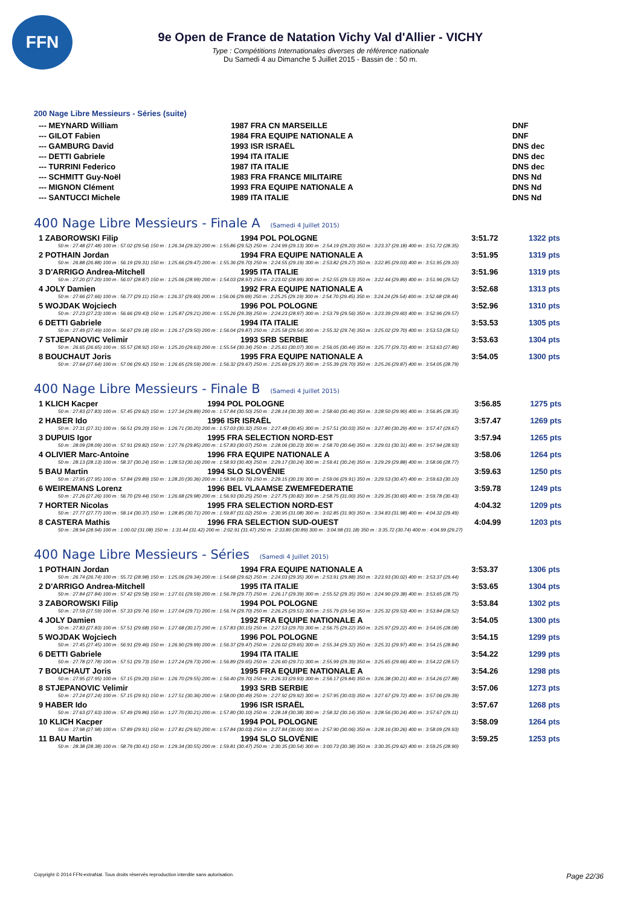FFN
9e Open de France de Natation Vichy Val d'Allier - VICHY
Type : Compétitions Internationales diverses de référence nationale
Du Samedi 4 au Dimanche 5 Juillet 2015 - Bassin de : 50 m.
200 Nage Libre Messieurs - Séries (suite)
| --- MEYNARD William | 1987 FRA CN MARSEILLE | DNF |
| --- GILOT Fabien | 1984 FRA EQUIPE NATIONALE A | DNF |
| --- GAMBURG David | 1993 ISR ISRAËL | DNS dec |
| --- DETTI Gabriele | 1994 ITA ITALIE | DNS dec |
| --- TURRINI Federico | 1987 ITA ITALIE | DNS dec |
| --- SCHMITT Guy-Noël | 1983 FRA FRANCE MILITAIRE | DNS Nd |
| --- MIGNON Clément | 1993 FRA EQUIPE NATIONALE A | DNS Nd |
| --- SANTUCCI Michele | 1989 ITA ITALIE | DNS Nd |
400 Nage Libre Messieurs - Finale A (Samedi 4 Juillet 2015)
| 1 ZABOROWSKI Filip | 1994 POL POLOGNE | 3:51.72 | 1322 pts |
| 50 m : 27.48 (27.48) 100 m : 57.02 (29.54) 150 m : 1:26.34 (29.32) 200 m : 1:55.86 (29.52) 250 m : 2:24.99 (29.13) 300 m : 2:54.19 (29.20) 350 m : 3:23.37 (29.18) 400 m : 3:51.72 (28.35) | | | |
| 2 POTHAIN Jordan | 1994 FRA EQUIPE NATIONALE A | 3:51.95 | 1319 pts |
| 50 m : 26.88 (26.88) 100 m : 56.19 (29.31) 150 m : 1:25.66 (29.47) 200 m : 1:55.36 (29.70) 250 m : 2:24.55 (29.19) 300 m : 2:53.82 (29.27) 350 m : 3:22.85 (29.03) 400 m : 3:51.95 (29.10) | | | |
| 3 D'ARRIGO Andrea-Mitchell | 1995 ITA ITALIE | 3:51.96 | 1319 pts |
| 50 m : 27.20 (27.20) 100 m : 56.07 (28.87) 150 m : 1:25.06 (28.99) 200 m : 1:54.03 (28.97) 250 m : 2:23.02 (28.99) 300 m : 2:52.55 (29.53) 350 m : 3:22.44 (29.89) 400 m : 3:51.96 (29.52) | | | |
| 4 JOLY Damien | 1992 FRA EQUIPE NATIONALE A | 3:52.68 | 1313 pts |
| 50 m : 27.66 (27.66) 100 m : 56.77 (29.11) 150 m : 1:26.37 (29.60) 200 m : 1:56.06 (29.69) 250 m : 2:25.25 (29.19) 300 m : 2:54.70 (29.45) 350 m : 3:24.24 (29.54) 400 m : 3:52.68 (28.44) | | | |
| 5 WOJDAK Wojciech | 1996 POL POLOGNE | 3:52.96 | 1310 pts |
| 50 m : 27.23 (27.23) 100 m : 56.66 (29.43) 150 m : 1:25.87 (29.21) 200 m : 1:55.26 (29.39) 250 m : 2:24.23 (28.97) 300 m : 2:53.79 (29.56) 350 m : 3:23.39 (29.60) 400 m : 3:52.96 (29.57) | | | |
| 6 DETTI Gabriele | 1994 ITA ITALIE | 3:53.53 | 1305 pts |
| 50 m : 27.49 (27.49) 100 m : 56.67 (29.18) 150 m : 1:26.17 (29.50) 200 m : 1:56.04 (29.87) 250 m : 2:25.58 (29.54) 300 m : 2:55.32 (29.74) 350 m : 3:25.02 (29.70) 400 m : 3:53.53 (28.51) | | | |
| 7 STJEPANOVIC Velimir | 1993 SRB SERBIE | 3:53.63 | 1304 pts |
| 50 m : 26.65 (26.65) 100 m : 55.57 (28.92) 150 m : 1:25.20 (29.63) 200 m : 1:55.54 (30.34) 250 m : 2:25.61 (30.07) 300 m : 2:56.05 (30.44) 350 m : 3:25.77 (29.72) 400 m : 3:53.63 (27.86) | | | |
| 8 BOUCHAUT Joris | 1995 FRA EQUIPE NATIONALE A | 3:54.05 | 1300 pts |
| 50 m : 27.64 (27.64) 100 m : 57.06 (29.42) 150 m : 1:26.65 (29.59) 200 m : 1:56.32 (29.67) 250 m : 2:25.69 (29.37) 300 m : 2:55.39 (29.70) 350 m : 3:25.26 (29.87) 400 m : 3:54.05 (28.79) | | | |
400 Nage Libre Messieurs - Finale B (Samedi 4 Juillet 2015)
| 1 KLICH Kacper | 1994 POL POLOGNE | 3:56.85 | 1275 pts |
| 50 m : 27.83 (27.83) 100 m : 57.45 (29.62) 150 m : 1:27.34 (29.89) 200 m : 1:57.84 (30.50) 250 m : 2:28.14 (30.30) 300 m : 2:58.60 (30.46) 350 m : 3:28.50 (29.90) 400 m : 3:56.85 (28.35) | | | |
| 2 HABER Ido | 1996 ISR ISRAËL | 3:57.47 | 1269 pts |
| 50 m : 27.31 (27.31) 100 m : 56.51 (29.20) 150 m : 1:26.71 (30.20) 200 m : 1:57.03 (30.32) 250 m : 2:27.48 (30.45) 300 m : 2:57.51 (30.03) 350 m : 3:27.80 (30.29) 400 m : 3:57.47 (29.67) | | | |
| 3 DUPUIS Igor | 1995 FRA SELECTION NORD-EST | 3:57.94 | 1265 pts |
| 50 m : 28.09 (28.09) 100 m : 57.91 (29.82) 150 m : 1:27.76 (29.85) 200 m : 1:57.83 (30.07) 250 m : 2:28.06 (30.23) 300 m : 2:58.70 (30.64) 350 m : 3:29.01 (30.31) 400 m : 3:57.94 (28.93) | | | |
| 4 OLIVIER Marc-Antoine | 1996 FRA EQUIPE NATIONALE A | 3:58.06 | 1264 pts |
| 50 m : 28.13 (28.13) 100 m : 58.37 (30.24) 150 m : 1:28.53 (30.16) 200 m : 1:58.93 (30.40) 250 m : 2:29.17 (30.24) 300 m : 2:59.41 (30.24) 350 m : 3:29.29 (29.88) 400 m : 3:58.06 (28.77) | | | |
| 5 BAU Martin | 1994 SLO SLOVÉNIE | 3:59.63 | 1250 pts |
| 50 m : 27.95 (27.95) 100 m : 57.84 (29.89) 150 m : 1:28.20 (30.36) 200 m : 1:58.96 (30.76) 250 m : 2:29.15 (30.19) 300 m : 2:59.06 (29.91) 350 m : 3:29.53 (30.47) 400 m : 3:59.63 (30.10) | | | |
| 6 WEIREMANS Lorenz | 1996 BEL VLAAMSE ZWEMFEDERATIE | 3:59.78 | 1249 pts |
| 50 m : 27.26 (27.26) 100 m : 56.70 (29.44) 150 m : 1:26.68 (29.98) 200 m : 1:56.93 (30.25) 250 m : 2:27.75 (30.82) 300 m : 2:58.75 (31.00) 350 m : 3:29.35 (30.60) 400 m : 3:59.78 (30.43) | | | |
| 7 HORTER Nicolas | 1995 FRA SELECTION NORD-EST | 4:04.32 | 1209 pts |
| 50 m : 27.77 (27.77) 100 m : 58.14 (30.37) 150 m : 1:28.85 (30.71) 200 m : 1:59.87 (31.02) 250 m : 2:30.95 (31.08) 300 m : 3:02.85 (31.90) 350 m : 3:34.83 (31.98) 400 m : 4:04.32 (29.49) | | | |
| 8 CASTERA Mathis | 1996 FRA SELECTION SUD-OUEST | 4:04.99 | 1203 pts |
| 50 m : 28.94 (28.94) 100 m : 1:00.02 (31.08) 150 m : 1:31.44 (31.42) 200 m : 2:02.91 (31.47) 250 m : 2:33.80 (30.89) 300 m : 3:04.98 (31.18) 350 m : 3:35.72 (30.74) 400 m : 4:04.99 (29.27) | | | |
400 Nage Libre Messieurs - Séries (Samedi 4 Juillet 2015)
| 1 POTHAIN Jordan | 1994 FRA EQUIPE NATIONALE A | 3:53.37 | 1306 pts |
| 50 m : 26.74 (26.74) 100 m : 55.72 (28.98) 150 m : 1:25.06 (29.34) 200 m : 1:54.68 (29.62) 250 m : 2:24.03 (29.35) 300 m : 2:53.91 (29.88) 350 m : 3:23.93 (30.02) 400 m : 3:53.37 (29.44) | | | |
| 2 D'ARRIGO Andrea-Mitchell | 1995 ITA ITALIE | 3:53.65 | 1304 pts |
| 50 m : 27.84 (27.84) 100 m : 57.42 (29.58) 150 m : 1:27.01 (29.59) 200 m : 1:56.78 (29.77) 250 m : 2:26.17 (29.39) 300 m : 2:55.52 (29.35) 350 m : 3:24.90 (29.38) 400 m : 3:53.65 (28.75) | | | |
| 3 ZABOROWSKI Filip | 1994 POL POLOGNE | 3:53.84 | 1302 pts |
| 50 m : 27.59 (27.59) 100 m : 57.33 (29.74) 150 m : 1:27.04 (29.71) 200 m : 1:56.74 (29.70) 250 m : 2:26.25 (29.51) 300 m : 2:55.79 (29.54) 350 m : 3:25.32 (29.53) 400 m : 3:53.84 (28.52) | | | |
| 4 JOLY Damien | 1992 FRA EQUIPE NATIONALE A | 3:54.05 | 1300 pts |
| 50 m : 27.83 (27.83) 100 m : 57.51 (29.68) 150 m : 1:27.68 (30.17) 200 m : 1:57.83 (30.15) 250 m : 2:27.53 (29.70) 300 m : 2:56.75 (29.22) 350 m : 3:25.97 (29.22) 400 m : 3:54.05 (28.08) | | | |
| 5 WOJDAK Wojciech | 1996 POL POLOGNE | 3:54.15 | 1299 pts |
| 50 m : 27.45 (27.45) 100 m : 56.91 (29.46) 150 m : 1:26.90 (29.99) 200 m : 1:56.37 (29.47) 250 m : 2:26.02 (29.65) 300 m : 2:55.34 (29.32) 350 m : 3:25.31 (29.97) 400 m : 3:54.15 (28.84) | | | |
| 6 DETTI Gabriele | 1994 ITA ITALIE | 3:54.22 | 1299 pts |
| 50 m : 27.78 (27.78) 100 m : 57.51 (29.73) 150 m : 1:27.24 (29.73) 200 m : 1:56.89 (29.65) 250 m : 2:26.60 (29.71) 300 m : 2:55.99 (29.39) 350 m : 3:25.65 (29.66) 400 m : 3:54.22 (28.57) | | | |
| 7 BOUCHAUT Joris | 1995 FRA EQUIPE NATIONALE A | 3:54.26 | 1298 pts |
| 50 m : 27.95 (27.95) 100 m : 57.15 (29.20) 150 m : 1:26.70 (29.55) 200 m : 1:56.40 (29.70) 250 m : 2:26.33 (29.93) 300 m : 2:56.17 (29.84) 350 m : 3:26.38 (30.21) 400 m : 3:54.26 (27.88) | | | |
| 8 STJEPANOVIC Velimir | 1993 SRB SERBIE | 3:57.06 | 1273 pts |
| 50 m : 27.24 (27.24) 100 m : 57.15 (29.91) 150 m : 1:27.51 (30.36) 200 m : 1:58.00 (30.49) 250 m : 2:27.92 (29.92) 300 m : 2:57.95 (30.03) 350 m : 3:27.67 (29.72) 400 m : 3:57.06 (29.39) | | | |
| 9 HABER Ido | 1996 ISR ISRAËL | 3:57.67 | 1268 pts |
| 50 m : 27.63 (27.63) 100 m : 57.49 (29.86) 150 m : 1:27.70 (30.21) 200 m : 1:57.80 (30.10) 250 m : 2:28.18 (30.38) 300 m : 2:58.32 (30.14) 350 m : 3:28.56 (30.24) 400 m : 3:57.67 (29.11) | | | |
| 10 KLICH Kacper | 1994 POL POLOGNE | 3:58.09 | 1264 pts |
| 50 m : 27.98 (27.98) 100 m : 57.89 (29.91) 150 m : 1:27.81 (29.92) 200 m : 1:57.84 (30.03) 250 m : 2:27.84 (30.00) 300 m : 2:57.90 (30.06) 350 m : 3:28.16 (30.26) 400 m : 3:58.09 (29.93) | | | |
| 11 BAU Martin | 1994 SLO SLOVÉNIE | 3:59.25 | 1253 pts |
| 50 m : 28.38 (28.38) 100 m : 58.79 (30.41) 150 m : 1:29.34 (30.55) 200 m : 1:59.81 (30.47) 250 m : 2:30.35 (30.54) 300 m : 3:00.73 (30.38) 350 m : 3:30.35 (29.62) 400 m : 3:59.25 (28.90) | | | |
Copyright © 2014 FFN-extraNat. Tous droits réservés reproduction interdite sans autorisation. Page 22/36